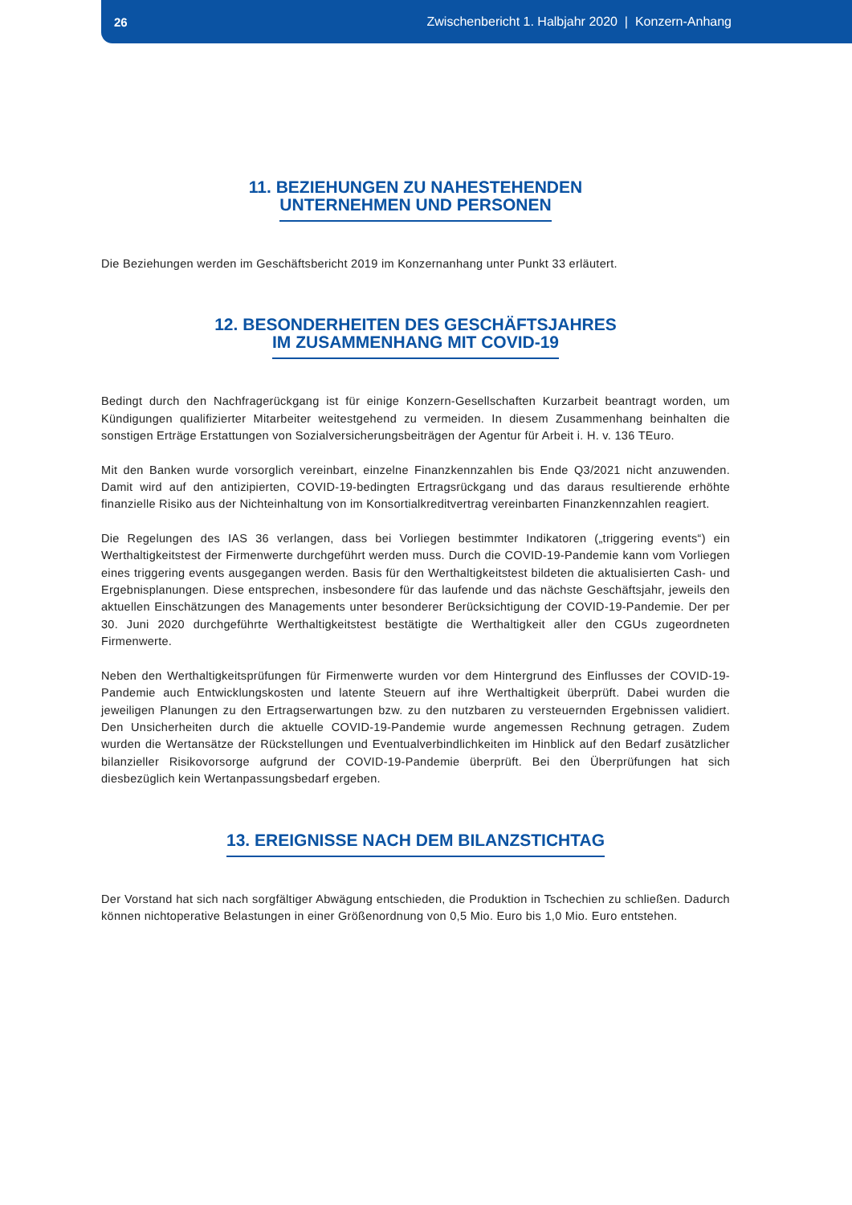26 Zwischenbericht 1. Halbjahr 2020 | Konzern-Anhang
11. BEZIEHUNGEN ZU NAHESTEHENDEN
UNTERNEHMEN UND PERSONEN
Die Beziehungen werden im Geschäftsbericht 2019 im Konzernanhang unter Punkt 33 erläutert.
12. BESONDERHEITEN DES GESCHÄFTSJAHRES
IM ZUSAMMENHANG MIT COVID-19
Bedingt durch den Nachfragerückgang ist für einige Konzern-Gesellschaften Kurzarbeit beantragt worden, um Kündigungen qualifizierter Mitarbeiter weitestgehend zu vermeiden. In diesem Zusammenhang beinhalten die sonstigen Erträge Erstattungen von Sozialversicherungsbeiträgen der Agentur für Arbeit i. H. v. 136 TEuro.
Mit den Banken wurde vorsorglich vereinbart, einzelne Finanzkennzahlen bis Ende Q3/2021 nicht anzuwenden. Damit wird auf den antizipierten, COVID-19-bedingten Ertragsrückgang und das daraus resultierende erhöhte finanzielle Risiko aus der Nichteinhaltung von im Konsortialkreditvertrag vereinbarten Finanzkennzahlen reagiert.
Die Regelungen des IAS 36 verlangen, dass bei Vorliegen bestimmter Indikatoren („triggering events“) ein Werthaltigkeitstest der Firmenwerte durchgeführt werden muss. Durch die COVID-19-Pandemie kann vom Vorliegen eines triggering events ausgegangen werden. Basis für den Werthaltigkeitstest bildeten die aktualisierten Cash- und Ergebnisplanungen. Diese entsprechen, insbesondere für das laufende und das nächste Geschäftsjahr, jeweils den aktuellen Einschätzungen des Managements unter besonderer Berücksichtigung der COVID-19-Pandemie. Der per 30. Juni 2020 durchgeführte Werthaltigkeitstest bestätigte die Werthaltigkeit aller den CGUs zugeordneten Firmenwerte.
Neben den Werthaltigkeitsprüfungen für Firmenwerte wurden vor dem Hintergrund des Einflusses der COVID-19-Pandemie auch Entwicklungskosten und latente Steuern auf ihre Werthaltigkeit überprüft. Dabei wurden die jeweiligen Planungen zu den Ertragserwartungen bzw. zu den nutzbaren zu versteuernden Ergebnissen validiert. Den Unsicherheiten durch die aktuelle COVID-19-Pandemie wurde angemessen Rechnung getragen. Zudem wurden die Wertansätze der Rückstellungen und Eventualverbindlichkeiten im Hinblick auf den Bedarf zusätzlicher bilanzieller Risikovorsorge aufgrund der COVID-19-Pandemie überprüft. Bei den Überprüfungen hat sich diesbezüglich kein Wertanpassungsbedarf ergeben.
13. EREIGNISSE NACH DEM BILANZSTICHTAG
Der Vorstand hat sich nach sorgfältiger Abwägung entschieden, die Produktion in Tschechien zu schließen. Dadurch können nichtoperative Belastungen in einer Größenordnung von 0,5 Mio. Euro bis 1,0 Mio. Euro entstehen.